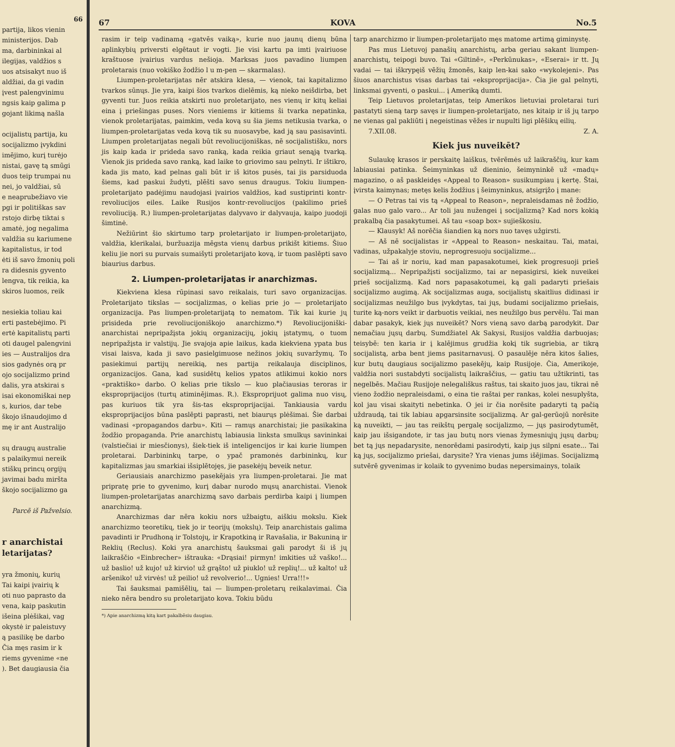66
partija, likos vienin
ministerijos. Dab
ma, darbininkai al
ilegijas, valdžios s
uos atsisakyt nuo iš
aldžiai, da gi vadin
įvest palengvinimu
ngsis kaip galima p
gojant likimą našla
ocijalistų partija, ku
socijalizmo įvykdini
imējimo, kurį turėjo
nistai, gavę tą smūgi
duos teip trumpai nu
nei, jo valdžiai, sū
e neaprubežiavo vie
pgi ir politiškas sav
rstojo dirbę tiktai s
amatė, jog negalima
valdžia su kariumene
kapitalistus, ir tod
ėti iš savo žmonių poli
ra didesnis gyvento
lengva, tik reikia, ka
skiros luomos, reik
nesiekia toliau kai
erti pastebėjimo. Pi
ertė kapitalistų parti
oti daugel palengvini
ies — Australijos dra
sios gadynės orą pr
ojo socijalizmo prind
dalis, yra atskirai s
isai ekonomiškai nep
s, kurios, dar tebe
škojo išnaudojimo d
mę ir ant Australijo
sų draugų australie
s palaikymui nereik
stiškų princų orgijų
javimai badu miršta
škojo socijalizmo ga
Parcē iš Pažvelsio.
r anarchistai
letarijatas?
yra žmonių, kurių
Tai kaipi įvairių k
oti nuo paprasto da
vena, kaip paskutin
išeina plėšikai, vag
okystė ir paleistuvy
ą pasilikę be darbo
Čia męs rasim ir k
riems gyvenime «ne
). Bet daugiausia čia
67 KOVA No.5
rasim ir teip vadinamą «gatvēs vaiką», kurie nuo jaunų dienų būna aplinkybių priversti elgētaut ir vogti. Jie visi kartu pa imti įvairiuose kraštuose įvairius vardus nešioja. Marksas juos pavadino liumpen proletarais (nuo vokiško žodžio l u m-pen — skarmalas).
Liumpen-proletarijatas nēr atskira klesa, — vienok, tai kapitalizmo tvarkos sūnųs. Jie yra, kaipi šios tvarkos dielēmis, ką nieko neišdirba, bet gyventi tur. Juos reikia atskirti nuo proletarijato, nes vienų ir kitų keliai eina į priešingas puses. Nors vieniems ir kitiems ši tvarka nepatinka, vienok proletarijatas, paimkim, veda kovą su šia jiems netikusia tvarka, o liumpen-proletarijatas veda kovą tik su nuosavybe, kad ją sau pasisavinti. Liumpen proletarijatas negali būt revoliucijoniškas, nē socijalistišku, nors jis kaip kada ir prideda savo ranką, kada reikia griaut senąją tvarką. Vienok jis prideda savo ranką, kad laike to griovimo sau pelnyti. Ir ištikro, kada jis mato, kad pelnas gali būt ir iš kitos pusės, tai jis parsiduoda šiems, kad paskui žudyti, plēšti savo senus draugus. Tokiu liumpen-proletarijato padėjimu naudojasi įvairios valdžios, kad sustiprinti kontr-revoliucijos eiles. Laike Rusijos kontr-revoliucijos (pakilimo prieš revoliuciją. R.) liumpen-proletarijatas dalyvavo ir dalyvauja, kaipo juodoji šimtinė.
Nežiūrint šio skirtumo tarp proletarijato ir liumpen-proletarijato, valdžia, klerikalai, buržuazija mēgsta vienų darbus prikišt kitiems. Šiuo keliu jie nori su purvais sumaišyti proletarijato kovą, ir tuom paslēpti savo biaurius darbus.
2. Liumpen-proletarijatas ir anarchizmas.
Kiekviena klesa rūpinasi savo reikalais, turi savo organizacijas. Proletarijato tikslas — socijalizmas, o kelias prie jo — proletarijato organizacija. Pas liumpen-proletarijatą to nematom. Tik kai kurie jų prisideda prie revoliucijoniškojo anarchizmo.*) Revoliucijoniški-anarchistai nepripažįsta jokių organizacijų, jokių įstatymų, o tuom nepripažįsta ir valstijų. Jie svajoja apie laikus, kada kiekviena ypata bus visai laisva, kada ji savo pasielgimuose nežinos jokių suvaržymų. To pasiekimui partijų nereikią, nes partija reikalauja disciplinos, organizacijos. Gana, kad susidētų kelios ypatos atlikimui kokio nors «praktiško» darbo. O kelias prie tikslo — kuo plačiausias teroras ir eksproprijacijos (turtų atiminējimas. R.). Eksproprijuot galima nuo visų, pas kuriuos tik yra šis-tas eksproprijacijai. Tankiausia vardu eksproprijacijos būna paslēpti paprasti, net biaurųs plėšimai. Šie darbai vadinasi «propagandos darbu». Kiti — ramųs anarchistai; jie pasikakina žodžio propaganda. Prie anarchistų labiausia linksta smulkųs savininkai (valstiečiai ir miesčionys), šiek-tiek iš inteligencijos ir kai kurie liumpen proletarai. Darbininkų tarpe, o ypač pramonės darbininkų, kur kapitalizmas jau smarkiai išsiplētojęs, jie pasekėjų beveik netur.
Geriausiais anarchizmo pasekējais yra liumpen-proletarai. Jie mat pripratę prie to gyvenimo, kurį dabar nurodo mųsų anarchistai. Vienok liumpen-proletarijatas anarchizmą savo darbais perdirba kaipi į liumpen anarchizmą.
Anarchizmas dar nēra kokiu nors užbaigtu, aiškiu mokslu. Kiek anarchizmo teoretikų, tiek jo ir teorijų (mokslų). Teip anarchistais galima pavadinti ir Prudhoną ir Tolstojų, ir Krapotkiną ir Ravašalia, ir Bakuniną ir Reklių (Reclus). Koki yra anarchistų šauksmai gali parodyt ši iš jų laikraščio «Einbrecher» ištrauka: «Drąsiai! pirmyn! imkities už vaško!... už baslio! už kujo! už kirvio! už grąšto! už piuklo! už replių!... už kalto! už aršeniko! už virvės! už peilio! už revolverio!... Ugnies! Urra!!!»
Tai šauksmai pamišēlių, tai — liumpen-proletarų reikalavimai. Čia nieko nēra bendro su proletarijato kova. Tokiu būdu
*) Apie anarchizmą kitą kart pakalbēsiu daugiau.
tarp anarchizmo ir liumpen-proletarijato męs matome artimą giminystę.
Pas mus Lietuvoj panašių anarchistų, arba geriau sakant liumpen-anarchistų, teipogi buvo. Tai «Giltinē», «Perkūnukas», «Eserai» ir tt. Jų vadai — tai iškrypęiš vēžių žmonēs, kaip len-kai sako «wykolejeni». Pas šiuos anarchistus visas darbas tai «eksproprijacija». Čia jie gal pelnyti, linksmai gyventi, o paskui... į Ameriką dumti.
Teip Lietuvos proletarijatas, teip Amerikos lietuviai proletarai turi pastatyti sieną tarp savęs ir liumpen-proletarijato, nes kitaip ir iš jų tarpo ne vienas gal pakliūti į negeistinas vēžes ir nupulti ligi plēšikų eilių.
7.XII.08. Z. A.
Kiek jus nuveikēt?
Sulaukę krasos ir perskaitę laiškus, tvērēmės už laikraščių, kur kam labiausiai patinka. Šeimyninkas už dieninio, šeimyninkē už «madų» magazino, o aš paskleidęs «Appeal to Reason» susikumpiau į kertę. Štai, įvirsta kaimynas; metęs kelis žodžius į šeimyninkus, atsigrįžo į mane:
— O Petras tai vis tą «Appeal to Reason», nepraleisdamas nē žodžio, galas nuo galo varo... Ar toli jau nužengei į socijalizmą? Kad nors kokią prakalbą čia pasakytumei. Aš tau «soap box» sujieškosiu.
— Klausyk! Aš norēčia šiandien ką nors nuo tavęs užgirsti.
— Aš nē socijalistas ir «Appeal to Reason» neskaitau. Tai, matai, vadinas, užpakalyje stoviu, neprogresuoju socijalizme...
— Tai aš ir noriu, kad man papasakotumei, kiek progresuoji prieš socijalizmą... Nepripažįsti socijalizmo, tai ar nepasigirsi, kiek nuveikei prieš socijalizmą. Kad nors papasakotumei, ką gali padaryti priešais socijalizmo augimą. Ak socijalizmas auga, socijalistų skaitlius didinasi ir socijalizmas neužilgo bus įvykdytas, tai jųs, budami socijalizmo priešais, turite ką-nors veikt ir darbuotis veikiai, nes neužilgo bus pervēlu. Tai man dabar pasakyk, kiek jųs nuveikēt? Nors vieną savo darbą parodykit. Dar nemačiau jųsų darbų. Sumdžiatel Ak Sakysi, Rusijos valdžia darbuojas; teisybē: ten karia ir į kalējimus grudžia kokį tik sugriebia, ar tikrą socijalistą, arba bent jiems pasitarnavusį. O pasaulēje nēra kitos šalies, kur butų daugiaus socijalizmo pasekējų, kaip Rusijoje. Čia, Amerikoje, valdžia nori sustabdyti socijalistų laikraščius, — gatiu tau užtikrinti, tas negelbēs. Mačiau Rusijoje nelegališkus raštus, tai skaito juos jau, tikrai nē vieno žodžio nepraleisdami, o eina tie raštai per rankas, kolei nesuplyšta, kol jau visai skaityti nebetinka. O jei ir čia norēsite padaryti tą pačią uždraudą, tai tik labiau apgarsinsite socijalizmą. Ar gal-gerūojū norēsite ką nuveikti, — jau tas reikštų pergalę socijalizmo, — jųs pasirodytumēt, kaip jau išsigandote, ir tas jau butų nors vienas žymesniųjų jųsų darbų; bet tą jųs nepadarysite, nenorēdami pasirodyti, kaip jųs silpni esate... Tai ką jųs, socijalizmo priešai, darysite? Yra vienas jums išējimas. Socijalizmą sutvērē gyvenimas ir kolaik to gyvenimo budas nepersimainys, tolaik